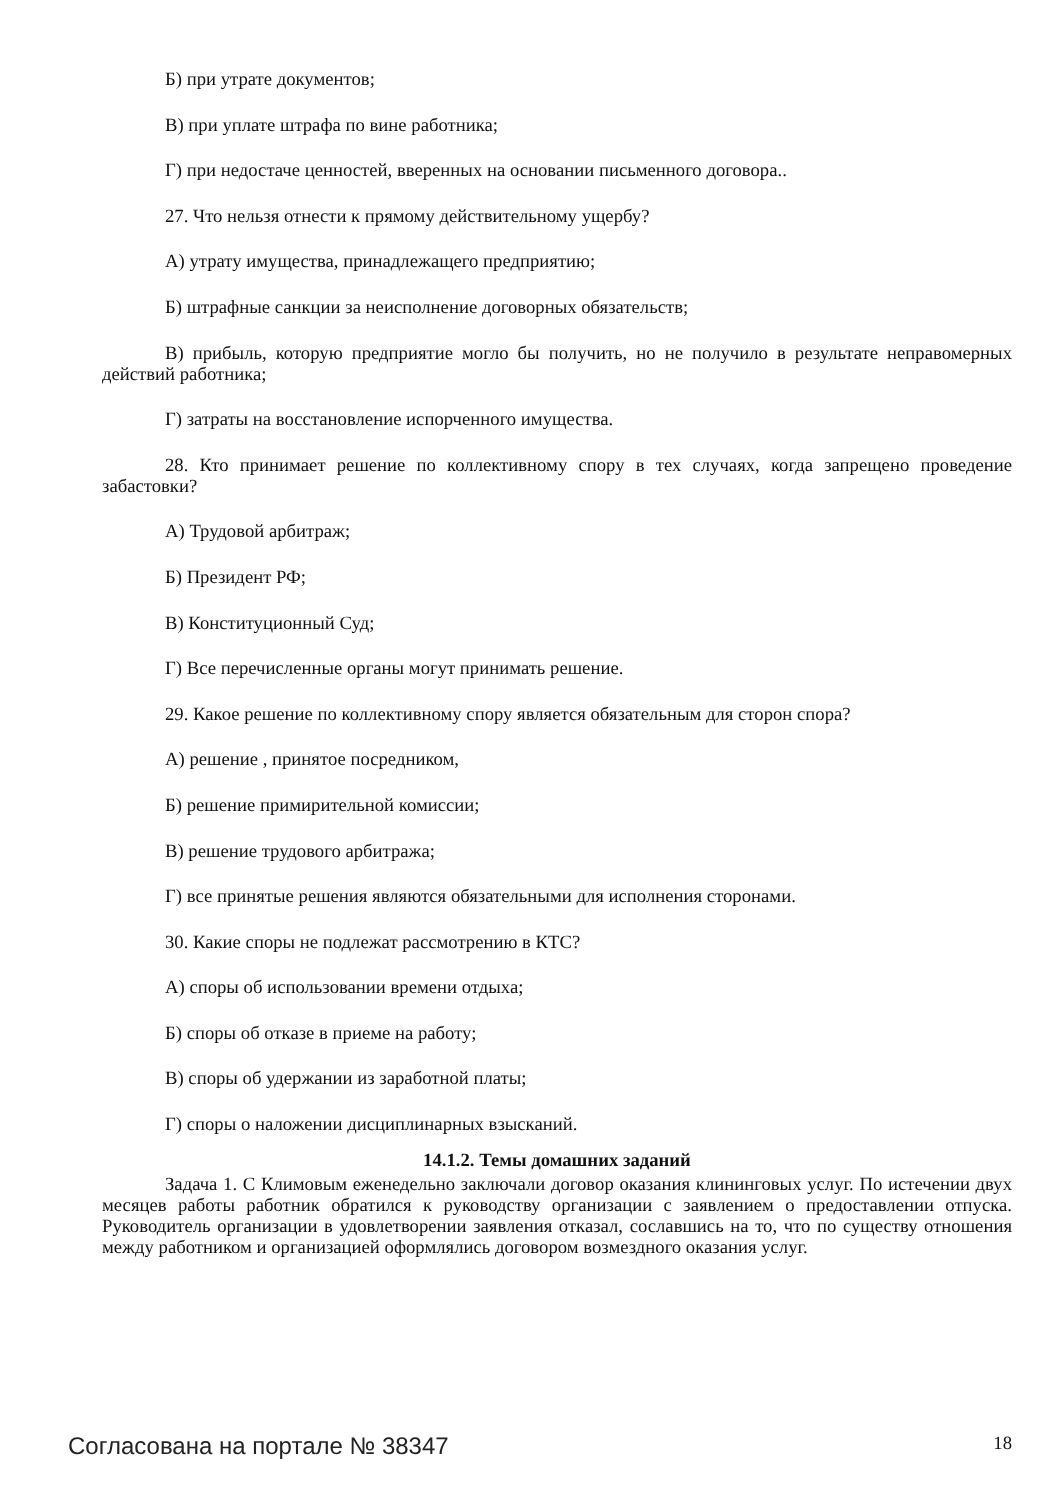Б) при утрате документов;
В) при уплате штрафа по вине работника;
Г) при недостаче ценностей, вверенных на основании письменного договора..
27. Что нельзя отнести к прямому действительному ущербу?
А) утрату имущества, принадлежащего предприятию;
Б) штрафные санкции за неисполнение договорных обязательств;
В) прибыль, которую предприятие могло бы получить, но не получило в результате неправомерных действий работника;
Г) затраты на восстановление испорченного имущества.
28. Кто принимает решение по коллективному спору в тех случаях, когда запрещено проведение забастовки?
А) Трудовой арбитраж;
Б) Президент РФ;
В) Конституционный Суд;
Г) Все перечисленные органы могут принимать решение.
29. Какое решение по коллективному спору является обязательным для сторон спора?
А) решение , принятое посредником,
Б) решение примирительной комиссии;
В) решение трудового арбитража;
Г) все принятые решения являются обязательными для исполнения сторонами.
30. Какие споры не подлежат рассмотрению в КТС?
А) споры об использовании времени отдыха;
Б) споры об отказе в приеме на работу;
В) споры об удержании из заработной платы;
Г) споры о наложении дисциплинарных взысканий.
14.1.2. Темы домашних заданий
Задача 1. С Климовым еженедельно заключали договор оказания клининговых услуг. По истечении двух месяцев работы работник обратился к руководству организации с заявлением о предоставлении отпуска. Руководитель организации в удовлетворении заявления отказал, сославшись на то, что по существу отношения между работником и организацией оформлялись договором возмездного оказания услуг.
Согласована на портале № 38347 18